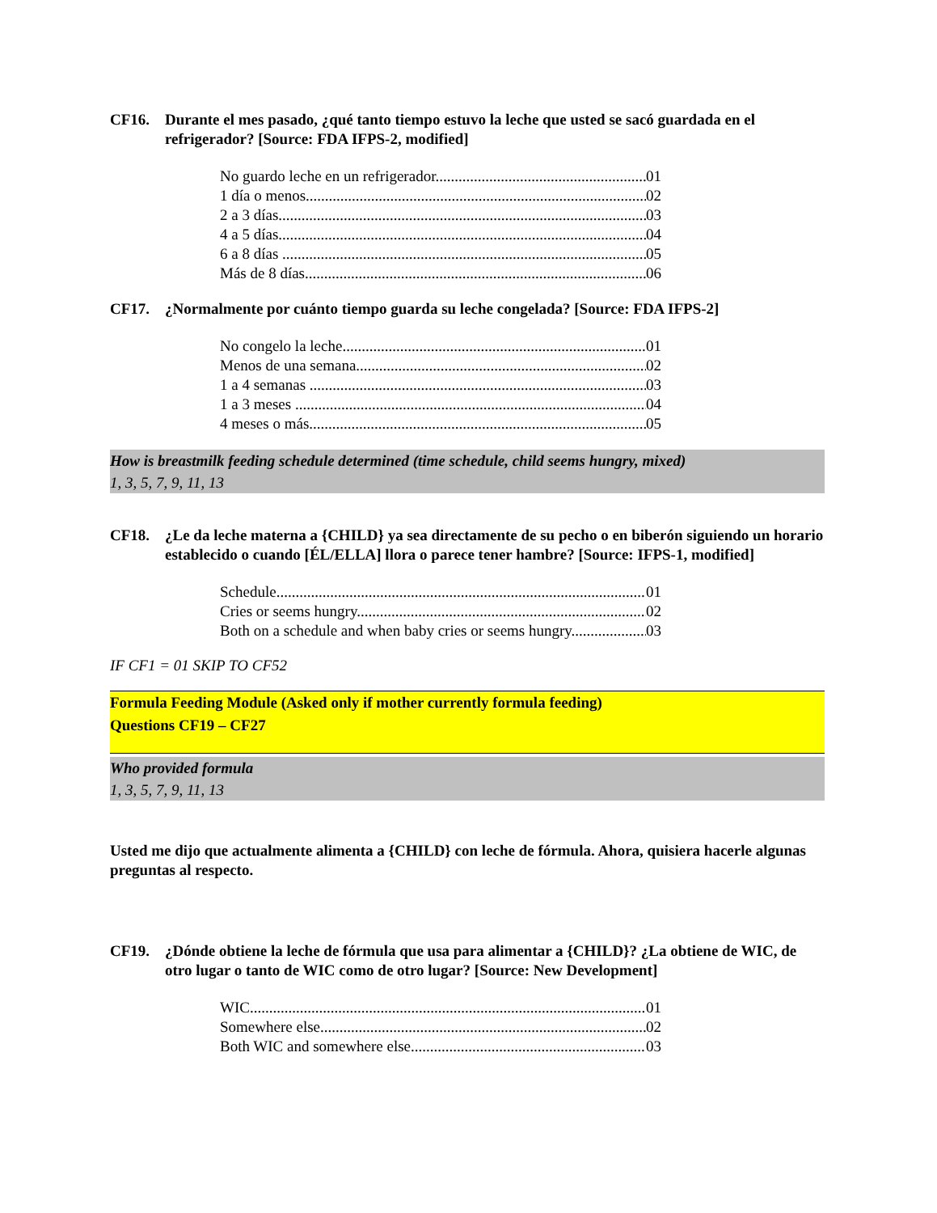CF16. Durante el mes pasado, ¿qué tanto tiempo estuvo la leche que usted se sacó guardada en el refrigerador? [Source: FDA IFPS-2, modified]
No guardo leche en un refrigerador 01
1 día o menos 02
2 a 3 días 03
4 a 5 días 04
6 a 8 días 05
Más de 8 días 06
CF17. ¿Normalmente por cuánto tiempo guarda su leche congelada? [Source: FDA IFPS-2]
No congelo la leche 01
Menos de una semana 02
1 a 4 semanas 03
1 a 3 meses 04
4 meses o más 05
How is breastmilk feeding schedule determined (time schedule, child seems hungry, mixed)
1, 3, 5, 7, 9, 11, 13
CF18. ¿Le da leche materna a {CHILD} ya sea directamente de su pecho o en biberón siguiendo un horario establecido o cuando [ÉL/ELLA] llora o parece tener hambre? [Source: IFPS-1, modified]
Schedule 01
Cries or seems hungry 02
Both on a schedule and when baby cries or seems hungry 03
IF CF1 = 01 SKIP TO CF52
Formula Feeding Module (Asked only if mother currently formula feeding)
Questions CF19 – CF27
Who provided formula
1, 3, 5, 7, 9, 11, 13
Usted me dijo que actualmente alimenta a {CHILD} con leche de fórmula. Ahora, quisiera hacerle algunas preguntas al respecto.
CF19. ¿Dónde obtiene la leche de fórmula que usa para alimentar a {CHILD}? ¿La obtiene de WIC, de otro lugar o tanto de WIC como de otro lugar? [Source: New Development]
WIC 01
Somewhere else 02
Both WIC and somewhere else 03